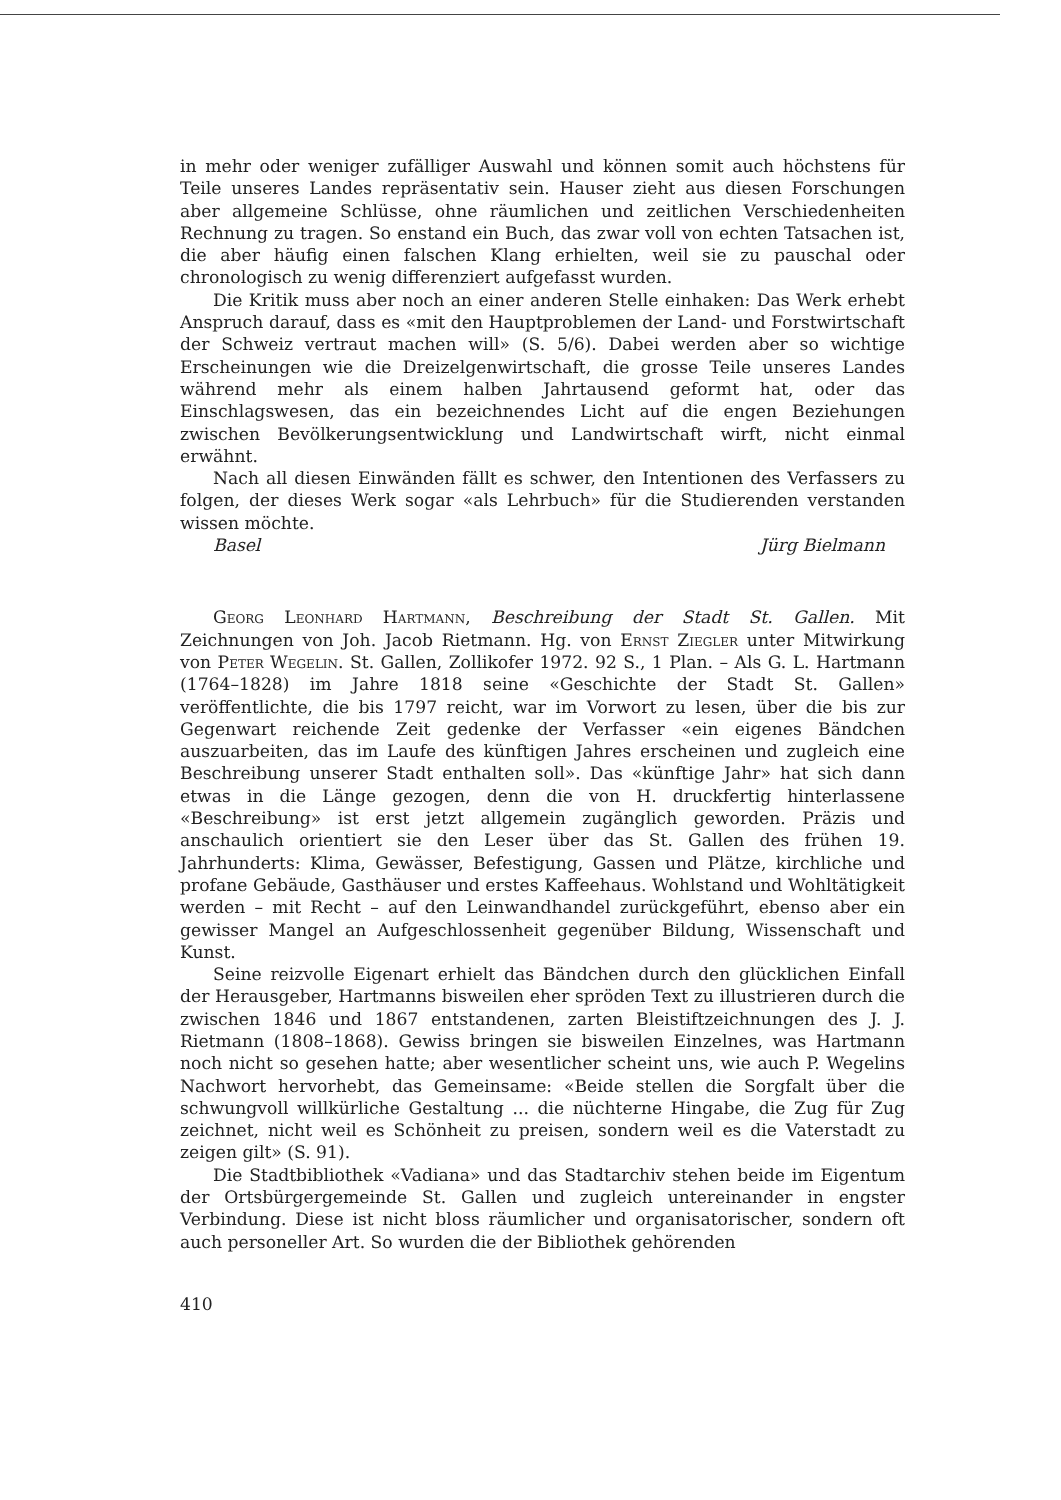in mehr oder weniger zufälliger Auswahl und können somit auch höchstens für Teile unseres Landes repräsentativ sein. Hauser zieht aus diesen Forschungen aber allgemeine Schlüsse, ohne räumlichen und zeitlichen Verschiedenheiten Rechnung zu tragen. So enstand ein Buch, das zwar voll von echten Tatsachen ist, die aber häufig einen falschen Klang erhielten, weil sie zu pauschal oder chronologisch zu wenig differenziert aufgefasst wurden.
Die Kritik muss aber noch an einer anderen Stelle einhaken: Das Werk erhebt Anspruch darauf, dass es «mit den Hauptproblemen der Land- und Forstwirtschaft der Schweiz vertraut machen will» (S. 5/6). Dabei werden aber so wichtige Erscheinungen wie die Dreizelgenwirtschaft, die grosse Teile unseres Landes während mehr als einem halben Jahrtausend geformt hat, oder das Einschlagswesen, das ein bezeichnendes Licht auf die engen Beziehungen zwischen Bevölkerungsentwicklung und Landwirtschaft wirft, nicht einmal erwähnt.
Nach all diesen Einwänden fällt es schwer, den Intentionen des Verfassers zu folgen, der dieses Werk sogar «als Lehrbuch» für die Studierenden verstanden wissen möchte.
Basel Jürg Bielmann
Georg Leonhard Hartmann, Beschreibung der Stadt St. Gallen. Mit Zeichnungen von Joh. Jacob Rietmann. Hg. von Ernst Ziegler unter Mitwirkung von Peter Wegelin. St. Gallen, Zollikofer 1972. 92 S., 1 Plan. – Als G. L. Hartmann (1764–1828) im Jahre 1818 seine «Geschichte der Stadt St. Gallen» veröffentlichte, die bis 1797 reicht, war im Vorwort zu lesen, über die bis zur Gegenwart reichende Zeit gedenke der Verfasser «ein eigenes Bändchen auszuarbeiten, das im Laufe des künftigen Jahres erscheinen und zugleich eine Beschreibung unserer Stadt enthalten soll». Das «künftige Jahr» hat sich dann etwas in die Länge gezogen, denn die von H. druckfertig hinterlassene «Beschreibung» ist erst jetzt allgemein zugänglich geworden. Präzis und anschaulich orientiert sie den Leser über das St. Gallen des frühen 19. Jahrhunderts: Klima, Gewässer, Befestigung, Gassen und Plätze, kirchliche und profane Gebäude, Gasthäuser und erstes Kaffeehaus. Wohlstand und Wohltätigkeit werden – mit Recht – auf den Leinwandhandel zurückgeführt, ebenso aber ein gewisser Mangel an Aufgeschlossenheit gegenüber Bildung, Wissenschaft und Kunst.
Seine reizvolle Eigenart erhielt das Bändchen durch den glücklichen Einfall der Herausgeber, Hartmanns bisweilen eher spröden Text zu illustrieren durch die zwischen 1846 und 1867 entstandenen, zarten Bleistiftzeichnungen des J. J. Rietmann (1808–1868). Gewiss bringen sie bisweilen Einzelnes, was Hartmann noch nicht so gesehen hatte; aber wesentlicher scheint uns, wie auch P. Wegelins Nachwort hervorhebt, das Gemeinsame: «Beide stellen die Sorgfalt über die schwungvoll willkürliche Gestaltung ... die nüchterne Hingabe, die Zug für Zug zeichnet, nicht weil es Schönheit zu preisen, sondern weil es die Vaterstadt zu zeigen gilt» (S. 91).
Die Stadtbibliothek «Vadiana» und das Stadtarchiv stehen beide im Eigentum der Ortsbürgergemeinde St. Gallen und zugleich untereinander in engster Verbindung. Diese ist nicht bloss räumlicher und organisatorischer, sondern oft auch personeller Art. So wurden die der Bibliothek gehörenden
410